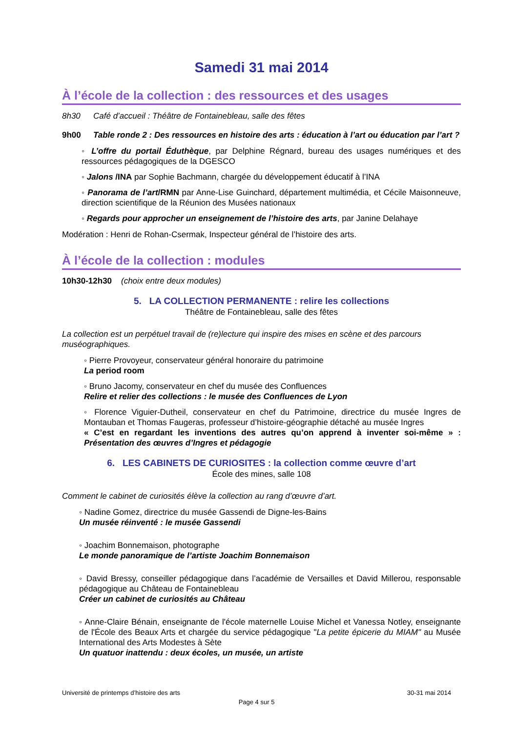Samedi 31 mai 2014
À l’école de la collection : des ressources et des usages
8h30 Café d’accueil : Théâtre de Fontainebleau, salle des fêtes
9h00 Table ronde 2 : Des ressources en histoire des arts : éducation à l’art ou éducation par l’art ?
◦ L’offre du portail Éduthèque, par Delphine Régnard, bureau des usages numériques et des ressources pédagogiques de la DGESCO
◦ Jalons /INA par Sophie Bachmann, chargée du développement éducatif à l’INA
◦ Panorama de l’art/RMN par Anne-Lise Guinchard, département multimédia, et Cécile Maisonneuve, direction scientifique de la Réunion des Musées nationaux
◦ Regards pour approcher un enseignement de l’histoire des arts, par Janine Delahaye
Modération : Henri de Rohan-Csermak, Inspecteur général de l’histoire des arts.
À l’école de la collection : modules
10h30-12h30 (choix entre deux modules)
5. LA COLLECTION PERMANENTE : relire les collections
Théâtre de Fontainebleau, salle des fêtes
La collection est un perpétuel travail de (re)lecture qui inspire des mises en scène et des parcours muséographiques.
◦ Pierre Provoyeur, conservateur général honoraire du patrimoine
La period room
◦ Bruno Jacomy, conservateur en chef du musée des Confluences
Relire et relier des collections : le musée des Confluences de Lyon
◦ Florence Viguier-Dutheil, conservateur en chef du Patrimoine, directrice du musée Ingres de Montauban et Thomas Faugeras, professeur d’histoire-géographie détaché au musée Ingres
« C’est en regardant les inventions des autres qu’on apprend à inventer soi-même » : Présentation des œuvres d’Ingres et pédagogie
6. LES CABINETS DE CURIOSITES : la collection comme œuvre d’art
École des mines, salle 108
Comment le cabinet de curiosités élève la collection au rang d’œuvre d’art.
◦ Nadine Gomez, directrice du musée Gassendi de Digne-les-Bains
Un musée réinventé : le musée Gassendi
◦ Joachim Bonnemaison, photographe
Le monde panoramique de l’artiste Joachim Bonnemaison
◦ David Bressy, conseiller pédagogique dans l’académie de Versailles et David Millerou, responsable pédagogique au Château de Fontainebleau
Créer un cabinet de curiosités au Château
◦ Anne-Claire Bénain, enseignante de l'école maternelle Louise Michel et Vanessa Notley, enseignante de l'École des Beaux Arts et chargée du service pédagogique "La petite épicerie du MIAM" au Musée International des Arts Modestes à Sète
Un quatuor inattendu : deux écoles, un musée, un artiste
Université de printemps d’histoire des arts 30-31 mai 2014
Page 4 sur 5